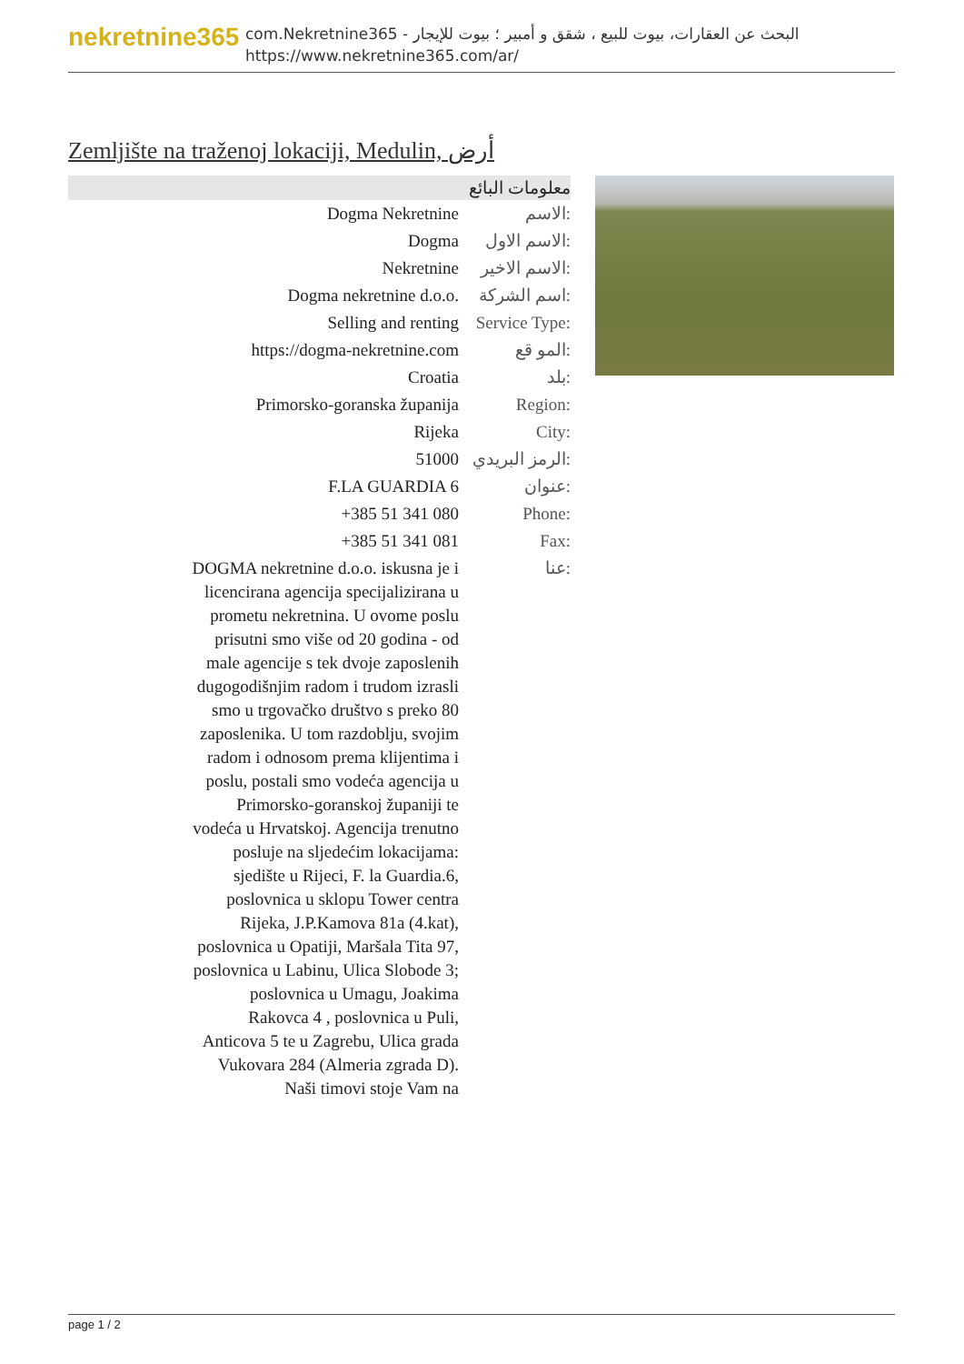nekretnine365
com.Nekretnine365 - البحث عن العقارات، بيوت للبيع ، شقق و أمبير ؛ بيوت للإيجار
https://www.nekretnine365.com/ar/
Zemljište na traženoj lokaciji, Medulin, أرض
معلومات البائع
| Dogma Nekretnine | الاسم: |
| Dogma | الاسم الاول: |
| Nekretnine | الاسم الاخير: |
| Dogma nekretnine d.o.o. | اسم الشركة: |
| Selling and renting | Service Type: |
| https://dogma-nekretnine.com | المو قع: |
| Croatia | بلد: |
| Primorsko-goranska županija | Region: |
| Rijeka | City: |
| 51000 | الرمز البريدي: |
| F.LA GUARDIA 6 | عنوان: |
| +385 51 341 080 | Phone: |
| +385 51 341 081 | Fax: |
| DOGMA nekretnine d.o.o. iskusna je i licencirana agencija specijalizirana u prometu nekretnina. U ovome poslu prisutni smo više od 20 godina - od male agencije s tek dvoje zaposlenih dugogodišnjim radom i trudom izrasli smo u trgovačko društvo s preko 80 zaposlenika. U tom razdoblju, svojim radom i odnosom prema klijentima i poslu, postali smo vodeća agencija u Primorsko-goranskoj županiji te vodeća u Hrvatskoj. Agencija trenutno posluje na sljedećim lokacijama: sjedište u Rijeci, F. la Guardia.6, poslovnica u sklopu Tower centra Rijeka, J.P.Kamova 81a (4.kat), poslovnica u Opatiji, Maršala Tita 97, poslovnica u Labinu, Ulica Slobode 3; poslovnica u Umagu, Joakima Rakovca 4 , poslovnica u Puli, Anticova 5 te u Zagrebu, Ulica grada Vukovara 284 (Almeria zgrada D). Naši timovi stoje Vam na | عنا: |
page 1 / 2